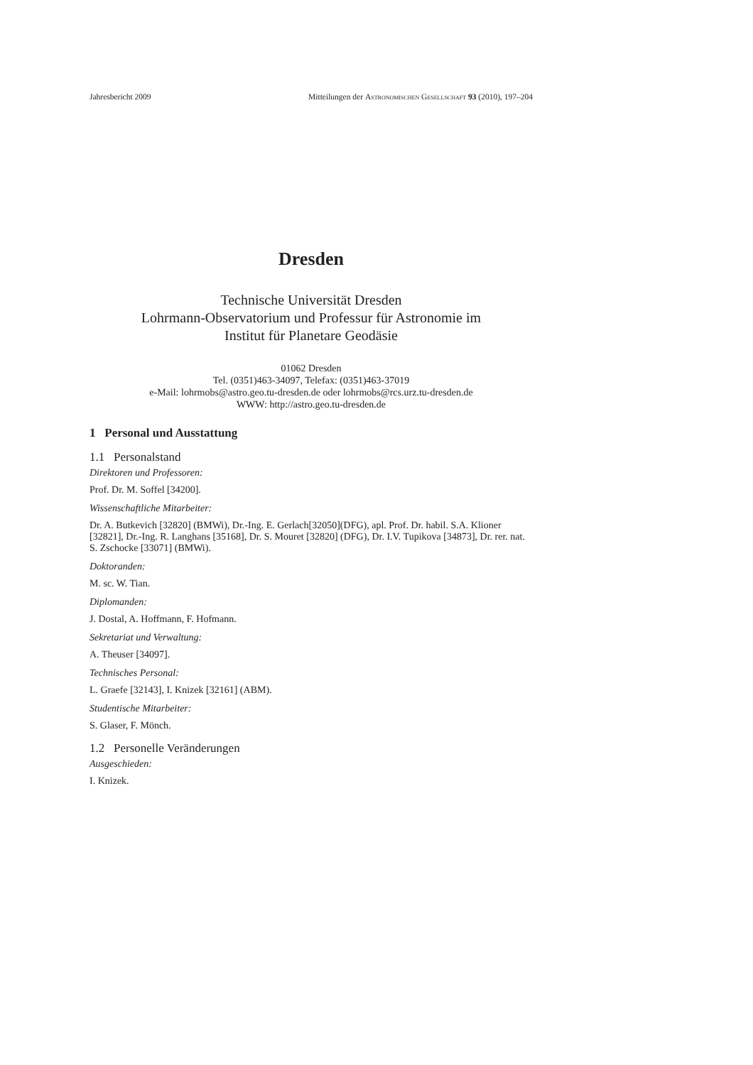Jahresbericht 2009 Mitteilungen der Astronomischen Gesellschaft 93 (2010), 197–204
Dresden
Technische Universität Dresden
Lohrmann-Observatorium und Professur für Astronomie im
Institut für Planetare Geodäsie
01062 Dresden
Tel. (0351)463-34097, Telefax: (0351)463-37019
e-Mail: lohrmobs@astro.geo.tu-dresden.de oder lohrmobs@rcs.urz.tu-dresden.de
WWW: http://astro.geo.tu-dresden.de
1 Personal und Ausstattung
1.1 Personalstand
Direktoren und Professoren:
Prof. Dr. M. Soffel [34200].
Wissenschaftliche Mitarbeiter:
Dr. A. Butkevich [32820] (BMWi), Dr.-Ing. E. Gerlach[32050](DFG), apl. Prof. Dr. habil. S.A. Klioner [32821], Dr.-Ing. R. Langhans [35168], Dr. S. Mouret [32820] (DFG), Dr. I.V. Tupikova [34873], Dr. rer. nat. S. Zschocke [33071] (BMWi).
Doktoranden:
M. sc. W. Tian.
Diplomanden:
J. Dostal, A. Hoffmann, F. Hofmann.
Sekretariat und Verwaltung:
A. Theuser [34097].
Technisches Personal:
L. Graefe [32143], I. Knizek [32161] (ABM).
Studentische Mitarbeiter:
S. Glaser, F. Mönch.
1.2 Personelle Veränderungen
Ausgeschieden:
I. Knizek.